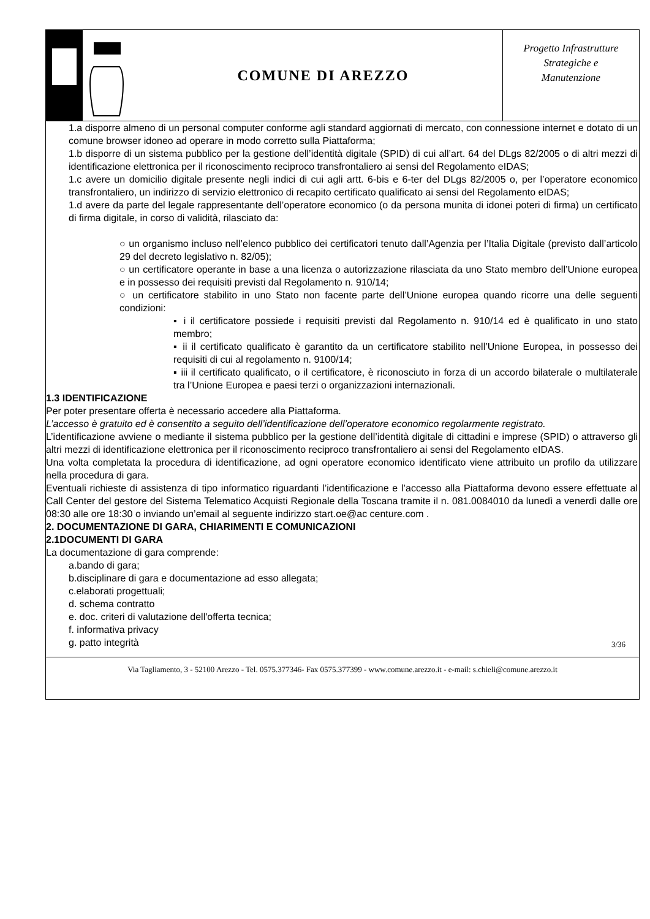COMUNE DI AREZZO
Progetto Infrastrutture
Strategiche e
Manutenzione
1.a disporre almeno di un personal computer conforme agli standard aggiornati di mercato, con connessione internet e dotato di un comune browser idoneo ad operare in modo corretto sulla Piattaforma;
1.b disporre di un sistema pubblico per la gestione dell’identità digitale (SPID) di cui all’art. 64 del DLgs 82/2005 o di altri mezzi di identificazione elettronica per il riconoscimento reciproco transfrontaliero ai sensi del Regolamento eIDAS;
1.c avere un domicilio digitale presente negli indici di cui agli artt. 6-bis e 6-ter del DLgs 82/2005 o, per l’operatore economico transfrontaliero, un indirizzo di servizio elettronico di recapito certificato qualificato ai sensi del Regolamento eIDAS;
1.d avere da parte del legale rappresentante dell’operatore economico (o da persona munita di idonei poteri di firma) un certificato di firma digitale, in corso di validità, rilasciato da:
○ un organismo incluso nell’elenco pubblico dei certificatori tenuto dall’Agenzia per l’Italia Digitale (previsto dall’articolo 29 del decreto legislativo n. 82/05);
○ un certificatore operante in base a una licenza o autorizzazione rilasciata da uno Stato membro dell’Unione europea e in possesso dei requisiti previsti dal Regolamento n. 910/14;
○ un certificatore stabilito in uno Stato non facente parte dell’Unione europea quando ricorre una delle seguenti condizioni:
▪ i il certificatore possiede i requisiti previsti dal Regolamento n. 910/14 ed è qualificato in uno stato membro;
▪ ii il certificato qualificato è garantito da un certificatore stabilito nell’Unione Europea, in possesso dei requisiti di cui al regolamento n. 9100/14;
▪ iii il certificato qualificato, o il certificatore, è riconosciuto in forza di un accordo bilaterale o multilaterale tra l’Unione Europea e paesi terzi o organizzazioni internazionali.
1.3 IDENTIFICAZIONE
Per poter presentare offerta è necessario accedere alla Piattaforma.
L’accesso è gratuito ed è consentito a seguito dell’identificazione dell’operatore economico regolarmente registrato.
L’identificazione avviene o mediante il sistema pubblico per la gestione dell’identità digitale di cittadini e imprese (SPID) o attraverso gli altri mezzi di identificazione elettronica per il riconoscimento reciproco transfrontaliero ai sensi del Regolamento eIDAS.
Una volta completata la procedura di identificazione, ad ogni operatore economico identificato viene attribuito un profilo da utilizzare nella procedura di gara.
Eventuali richieste di assistenza di tipo informatico riguardanti l’identificazione e l’accesso alla Piattaforma devono essere effettuate al Call Center del gestore del Sistema Telematico Acquisti Regionale della Toscana tramite il n. 081.0084010 da lunedì a venerdì dalle ore 08:30 alle ore 18:30 o inviando un’email al seguente indirizzo start.oe@ac centure.com .
2. DOCUMENTAZIONE DI GARA, CHIARIMENTI E COMUNICAZIONI
2.1DOCUMENTI DI GARA
La documentazione di gara comprende:
a.bando di gara;
b.disciplinare di gara e documentazione ad esso allegata;
c.elaborati progettuali;
d. schema contratto
e. doc. criteri di valutazione dell'offerta tecnica;
f. informativa privacy
g. patto integrità
3/36
Via Tagliamento, 3 - 52100 Arezzo - Tel. 0575.377346- Fax 0575.377399 - www.comune.arezzo.it - e-mail: s.chieli@comune.arezzo.it